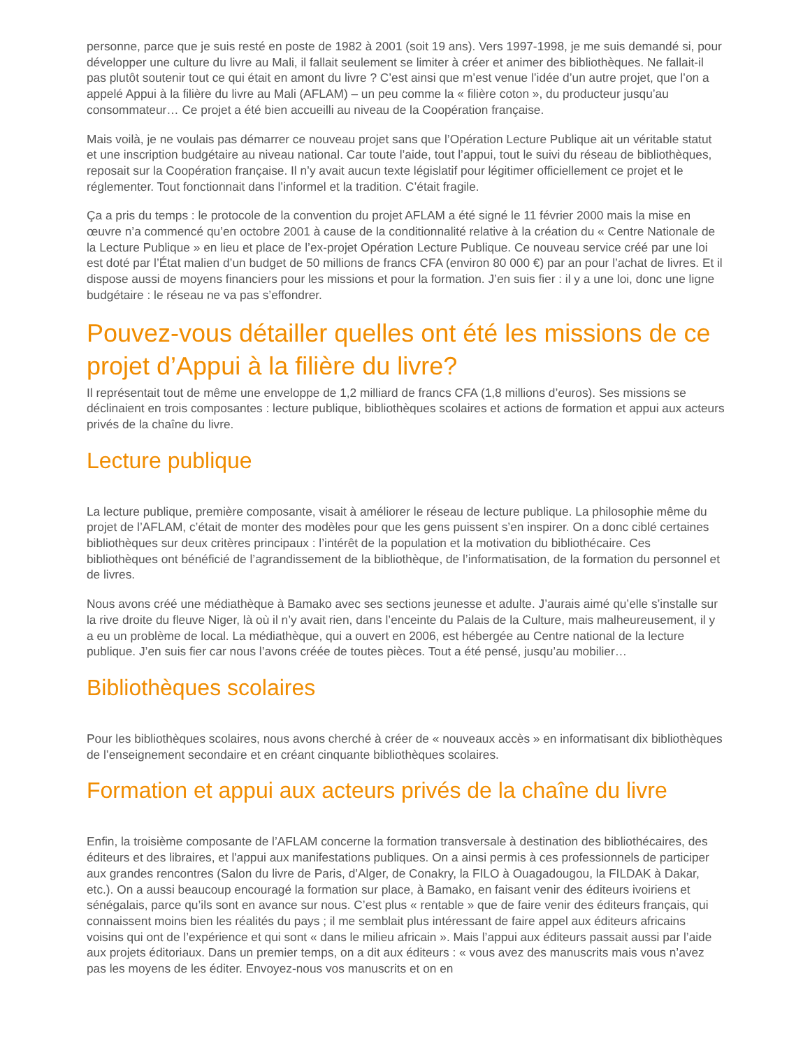personne, parce que je suis resté en poste de 1982 à 2001 (soit 19 ans). Vers 1997-1998, je me suis demandé si, pour développer une culture du livre au Mali, il fallait seulement se limiter à créer et animer des bibliothèques. Ne fallait-il pas plutôt soutenir tout ce qui était en amont du livre ? C’est ainsi que m’est venue l’idée d’un autre projet, que l’on a appelé Appui à la filière du livre au Mali (AFLAM) – un peu comme la « filière coton », du producteur jusqu’au consommateur… Ce projet a été bien accueilli au niveau de la Coopération française.
Mais voilà, je ne voulais pas démarrer ce nouveau projet sans que l’Opération Lecture Publique ait un véritable statut et une inscription budgétaire au niveau national. Car toute l’aide, tout l’appui, tout le suivi du réseau de bibliothèques, reposait sur la Coopération française. Il n’y avait aucun texte législatif pour légitimer officiellement ce projet et le réglementer. Tout fonctionnait dans l’informel et la tradition. C’était fragile.
Ça a pris du temps : le protocole de la convention du projet AFLAM a été signé le 11 février 2000 mais la mise en œuvre n’a commencé qu’en octobre 2001 à cause de la conditionnalité relative à la création du « Centre Nationale de la Lecture Publique » en lieu et place de l’ex-projet Opération Lecture Publique. Ce nouveau service créé par une loi est doté par l’État malien d’un budget de 50 millions de francs CFA (environ 80 000 €) par an pour l’achat de livres. Et il dispose aussi de moyens financiers pour les missions et pour la formation. J’en suis fier : il y a une loi, donc une ligne budgétaire : le réseau ne va pas s’effondrer.
Pouvez-vous détailler quelles ont été les missions de ce projet d’Appui à la filière du livre?
Il représentait tout de même une enveloppe de 1,2 milliard de francs CFA (1,8 millions d’euros). Ses missions se déclinaient en trois composantes : lecture publique, bibliothèques scolaires et actions de formation et appui aux acteurs privés de la chaîne du livre.
Lecture publique
La lecture publique, première composante, visait à améliorer le réseau de lecture publique. La philosophie même du projet de l’AFLAM, c’était de monter des modèles pour que les gens puissent s’en inspirer. On a donc ciblé certaines bibliothèques sur deux critères principaux : l’intérêt de la population et la motivation du bibliothécaire. Ces bibliothèques ont bénéficié de l’agrandissement de la bibliothèque, de l’informatisation, de la formation du personnel et de livres.
Nous avons créé une médiathèque à Bamako avec ses sections jeunesse et adulte. J’aurais aimé qu’elle s’installe sur la rive droite du fleuve Niger, là où il n’y avait rien, dans l’enceinte du Palais de la Culture, mais malheureusement, il y a eu un problème de local. La médiathèque, qui a ouvert en 2006, est hébergée au Centre national de la lecture publique. J’en suis fier car nous l’avons créée de toutes pièces. Tout a été pensé, jusqu’au mobilier…
Bibliothèques scolaires
Pour les bibliothèques scolaires, nous avons cherché à créer de « nouveaux accès » en informatisant dix bibliothèques de l’enseignement secondaire et en créant cinquante bibliothèques scolaires.
Formation et appui aux acteurs privés de la chaîne du livre
Enfin, la troisième composante de l’AFLAM concerne la formation transversale à destination des bibliothécaires, des éditeurs et des libraires, et l'appui aux manifestations publiques. On a ainsi permis à ces professionnels de participer aux grandes rencontres (Salon du livre de Paris, d’Alger, de Conakry, la FILO à Ouagadougou, la FILDAK à Dakar, etc.). On a aussi beaucoup encouragé la formation sur place, à Bamako, en faisant venir des éditeurs ivoiriens et sénégalais, parce qu’ils sont en avance sur nous. C’est plus « rentable » que de faire venir des éditeurs français, qui connaissent moins bien les réalités du pays ; il me semblait plus intéressant de faire appel aux éditeurs africains voisins qui ont de l’expérience et qui sont « dans le milieu africain ». Mais l’appui aux éditeurs passait aussi par l’aide aux projets éditoriaux. Dans un premier temps, on a dit aux éditeurs : « vous avez des manuscrits mais vous n’avez pas les moyens de les éditer. Envoyez-nous vos manuscrits et on en